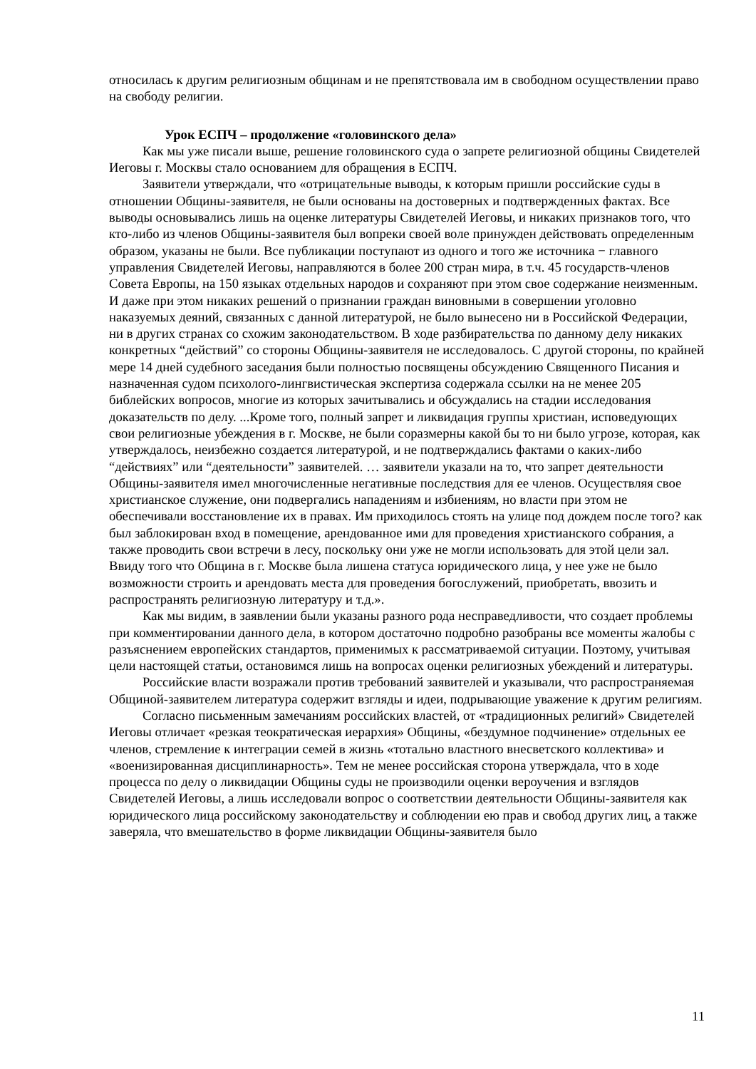относилась к другим религиозным общинам и не препятствовала им в свободном осуществлении право на свободу религии.
Урок ЕСПЧ – продолжение «головинского дела»
Как мы уже писали выше, решение головинского суда о запрете религиозной общины Свидетелей Иеговы г. Москвы стало основанием для обращения в ЕСПЧ.
Заявители утверждали, что «отрицательные выводы, к которым пришли российские суды в отношении Общины-заявителя, не были основаны на достоверных и подтвержденных фактах. Все выводы основывались лишь на оценке литературы Свидетелей Иеговы, и никаких признаков того, что кто-либо из членов Общины-заявителя был вопреки своей воле принужден действовать определенным образом, указаны не были. Все публикации поступают из одного и того же источника − главного управления Свидетелей Иеговы, направляются в более 200 стран мира, в т.ч. 45 государств-членов Совета Европы, на 150 языках отдельных народов и сохраняют при этом свое содержание неизменным. И даже при этом никаких решений о признании граждан виновными в совершении уголовно наказуемых деяний, связанных с данной литературой, не было вынесено ни в Российской Федерации, ни в других странах со схожим законодательством. В ходе разбирательства по данному делу никаких конкретных “действий” со стороны Общины-заявителя не исследовалось. С другой стороны, по крайней мере 14 дней судебного заседания были полностью посвящены обсуждению Священного Писания и назначенная судом психолого-лингвистическая экспертиза содержала ссылки на не менее 205 библейских вопросов, многие из которых зачитывались и обсуждались на стадии исследования доказательств по делу. ...Кроме того, полный запрет и ликвидация группы христиан, исповедующих свои религиозные убеждения в г. Москве, не были соразмерны какой бы то ни было угрозе, которая, как утверждалось, неизбежно создается литературой, и не подтверждались фактами о каких-либо “действиях” или “деятельности” заявителей. … заявители указали на то, что запрет деятельности Общины-заявителя имел многочисленные негативные последствия для ее членов. Осуществляя свое христианское служение, они подвергались нападениям и избиениям, но власти при этом не обеспечивали восстановление их в правах. Им приходилось стоять на улице под дождем после того? как был заблокирован вход в помещение, арендованное ими для проведения христианского собрания, а также проводить свои встречи в лесу, поскольку они уже не могли использовать для этой цели зал. Ввиду того что Община в г. Москве была лишена статуса юридического лица, у нее уже не было возможности строить и арендовать места для проведения богослужений, приобретать, ввозить и распространять религиозную литературу и т.д.».
Как мы видим, в заявлении были указаны разного рода несправедливости, что создает проблемы при комментировании данного дела, в котором достаточно подробно разобраны все моменты жалобы с разъяснением европейских стандартов, применимых к рассматриваемой ситуации. Поэтому, учитывая цели настоящей статьи, остановимся лишь на вопросах оценки религиозных убеждений и литературы.
Российские власти возражали против требований заявителей и указывали, что распространяемая Общиной-заявителем литература содержит взгляды и идеи, подрывающие уважение к другим религиям.
Согласно письменным замечаниям российских властей, от «традиционных религий» Свидетелей Иеговы отличает «резкая теократическая иерархия» Общины, «бездумное подчинение» отдельных ее членов, стремление к интеграции семей в жизнь «тотально властного внесветского коллектива» и «военизированная дисциплинарность». Тем не менее российская сторона утверждала, что в ходе процесса по делу о ликвидации Общины суды не производили оценки вероучения и взглядов Свидетелей Иеговы, а лишь исследовали вопрос о соответствии деятельности Общины-заявителя как юридического лица российскому законодательству и соблюдении ею прав и свобод других лиц, а также заверяла, что вмешательство в форме ликвидации Общины-заявителя было
11